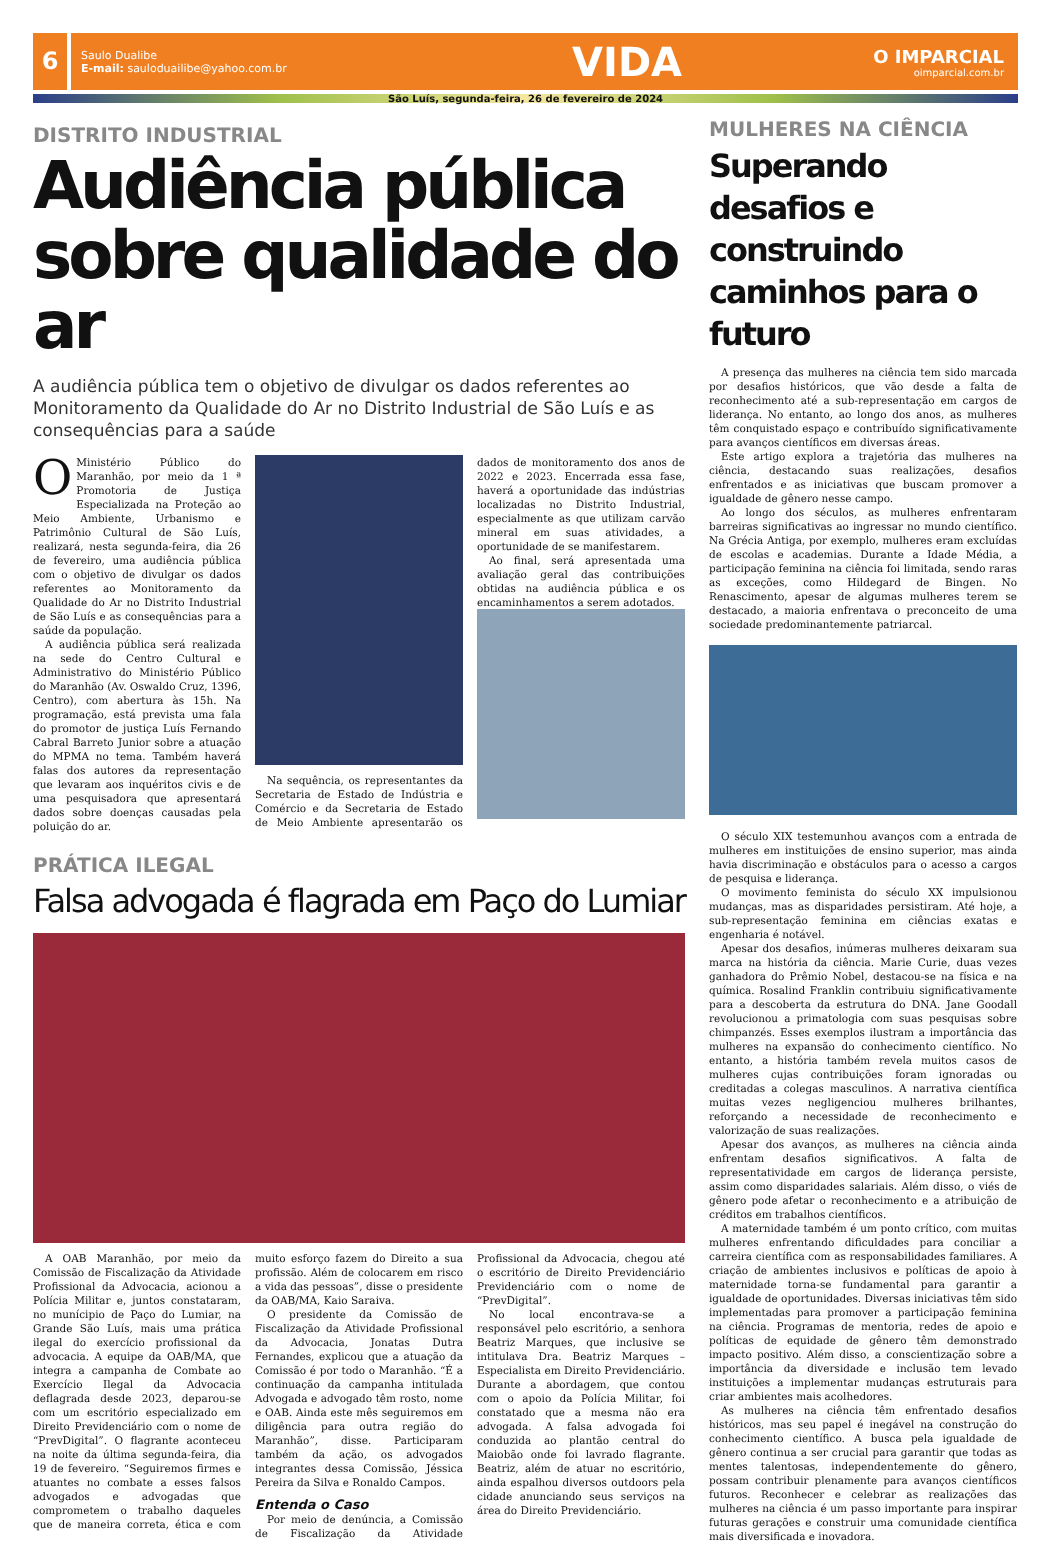6
Saulo Dualibe
E-mail: sauloduailibe@yahoo.com.br
VIDA
O IMPARCIAL
oimparcial.com.br
São Luís, segunda-feira, 26 de fevereiro de 2024
DISTRITO INDUSTRIAL
Audiência pública sobre qualidade do ar
A audiência pública tem o objetivo de divulgar os dados referentes ao Monitoramento da Qualidade do Ar no Distrito Industrial de São Luís e as consequências para a saúde
OMinistério Público do Maranhão, por meio da 1 ª Promotoria de Justiça Especializada na Proteção ao Meio Ambiente, Urbanismo e Patrimônio Cultural de São Luís, realizará, nesta segunda-feira, dia 26 de fevereiro, uma audiência pública com o objetivo de divulgar os dados referentes ao Monitoramento da Qualidade do Ar no Distrito Industrial de São Luís e as consequências para a saúde da população.
A audiência pública será realizada na sede do Centro Cultural e Administrativo do Ministério Público do Maranhão (Av. Oswaldo Cruz, 1396, Centro), com abertura às 15h. Na programação, está prevista uma fala do promotor de justiça Luís Fernando Cabral Barreto Junior sobre a atuação do MPMA no tema. Também haverá falas dos autores da representação que levaram aos inquéritos civis e de uma pesquisadora que apresentará dados sobre doenças causadas pela poluição do ar.
Na sequência, os representantes da Secretaria de Estado de Indústria e Comércio e da Secretaria de Estado de Meio Ambiente apresentarão os dados de monitoramento dos anos de 2022 e 2023. Encerrada essa fase, haverá a oportunidade das indústrias localizadas no Distrito Industrial, especialmente as que utilizam carvão mineral em suas atividades, a oportunidade de se manifestarem.
Ao final, será apresentada uma avaliação geral das contribuições obtidas na audiência pública e os encaminhamentos a serem adotados.
PRÁTICA ILEGAL
Falsa advogada é flagrada em Paço do Lumiar
A OAB Maranhão, por meio da Comissão de Fiscalização da Atividade Profissional da Advocacia, acionou a Polícia Militar e, juntos constataram, no munícipio de Paço do Lumiar, na Grande São Luís, mais uma prática ilegal do exercício profissional da advocacia. A equipe da OAB/MA, que integra a campanha de Combate ao Exercício Ilegal da Advocacia deflagrada desde 2023, deparou-se com um escritório especializado em Direito Previdenciário com o nome de “PrevDigital”. O flagrante aconteceu na noite da última segunda-feira, dia 19 de fevereiro. “Seguiremos firmes e atuantes no combate a esses falsos advogados e advogadas que comprometem o trabalho daqueles que de maneira correta, ética e com muito esforço fazem do Direito a sua profissão. Além de colocarem em risco a vida das pessoas”, disse o presidente da OAB/MA, Kaio Saraiva.
O presidente da Comissão de Fiscalização da Atividade Profissional da Advocacia, Jonatas Dutra Fernandes, explicou que a atuação da Comissão é por todo o Maranhão. “É a continuação da campanha intitulada Advogada e advogado têm rosto, nome e OAB. Ainda este mês seguiremos em diligência para outra região do Maranhão”, disse. Participaram também da ação, os advogados integrantes dessa Comissão, Jéssica Pereira da Silva e Ronaldo Campos.
Entenda o Caso
Por meio de denúncia, a Comissão de Fiscalização da Atividade Profissional da Advocacia, chegou até o escritório de Direito Previdenciário Previdenciário com o nome de “PrevDigital”.
No local encontrava-se a responsável pelo escritório, a senhora Beatriz Marques, que inclusive se intitulava Dra. Beatriz Marques – Especialista em Direito Previdenciário. Durante a abordagem, que contou com o apoio da Polícia Militar, foi constatado que a mesma não era advogada. A falsa advogada foi conduzida ao plantão central do Maiobão onde foi lavrado flagrante. Beatriz, além de atuar no escritório, ainda espalhou diversos outdoors pela cidade anunciando seus serviços na área do Direito Previdenciário.
MULHERES NA CIÊNCIA
Superando desafios e construindo caminhos para o futuro
A presença das mulheres na ciência tem sido marcada por desafios históricos, que vão desde a falta de reconhecimento até a sub-representação em cargos de liderança. No entanto, ao longo dos anos, as mulheres têm conquistado espaço e contribuído significativamente para avanços científicos em diversas áreas.
Este artigo explora a trajetória das mulheres na ciência, destacando suas realizações, desafios enfrentados e as iniciativas que buscam promover a igualdade de gênero nesse campo.
Ao longo dos séculos, as mulheres enfrentaram barreiras significativas ao ingressar no mundo científico. Na Grécia Antiga, por exemplo, mulheres eram excluídas de escolas e academias. Durante a Idade Média, a participação feminina na ciência foi limitada, sendo raras as exceções, como Hildegard de Bingen. No Renascimento, apesar de algumas mulheres terem se destacado, a maioria enfrentava o preconceito de uma sociedade predominantemente patriarcal.
O século XIX testemunhou avanços com a entrada de mulheres em instituições de ensino superior, mas ainda havia discriminação e obstáculos para o acesso a cargos de pesquisa e liderança.
O movimento feminista do século XX impulsionou mudanças, mas as disparidades persistiram. Até hoje, a sub-representação feminina em ciências exatas e engenharia é notável.
Apesar dos desafios, inúmeras mulheres deixaram sua marca na história da ciência. Marie Curie, duas vezes ganhadora do Prêmio Nobel, destacou-se na física e na química. Rosalind Franklin contribuiu significativamente para a descoberta da estrutura do DNA. Jane Goodall revolucionou a primatologia com suas pesquisas sobre chimpanzés. Esses exemplos ilustram a importância das mulheres na expansão do conhecimento científico. No entanto, a história também revela muitos casos de mulheres cujas contribuições foram ignoradas ou creditadas a colegas masculinos. A narrativa científica muitas vezes negligenciou mulheres brilhantes, reforçando a necessidade de reconhecimento e valorização de suas realizações.
Apesar dos avanços, as mulheres na ciência ainda enfrentam desafios significativos. A falta de representatividade em cargos de liderança persiste, assim como disparidades salariais. Além disso, o viés de gênero pode afetar o reconhecimento e a atribuição de créditos em trabalhos científicos.
A maternidade também é um ponto crítico, com muitas mulheres enfrentando dificuldades para conciliar a carreira científica com as responsabilidades familiares. A criação de ambientes inclusivos e políticas de apoio à maternidade torna-se fundamental para garantir a igualdade de oportunidades. Diversas iniciativas têm sido implementadas para promover a participação feminina na ciência. Programas de mentoria, redes de apoio e políticas de equidade de gênero têm demonstrado impacto positivo. Além disso, a conscientização sobre a importância da diversidade e inclusão tem levado instituições a implementar mudanças estruturais para criar ambientes mais acolhedores.
As mulheres na ciência têm enfrentado desafios históricos, mas seu papel é inegável na construção do conhecimento científico. A busca pela igualdade de gênero continua a ser crucial para garantir que todas as mentes talentosas, independentemente do gênero, possam contribuir plenamente para avanços científicos futuros. Reconhecer e celebrar as realizações das mulheres na ciência é um passo importante para inspirar futuras gerações e construir uma comunidade científica mais diversificada e inovadora.